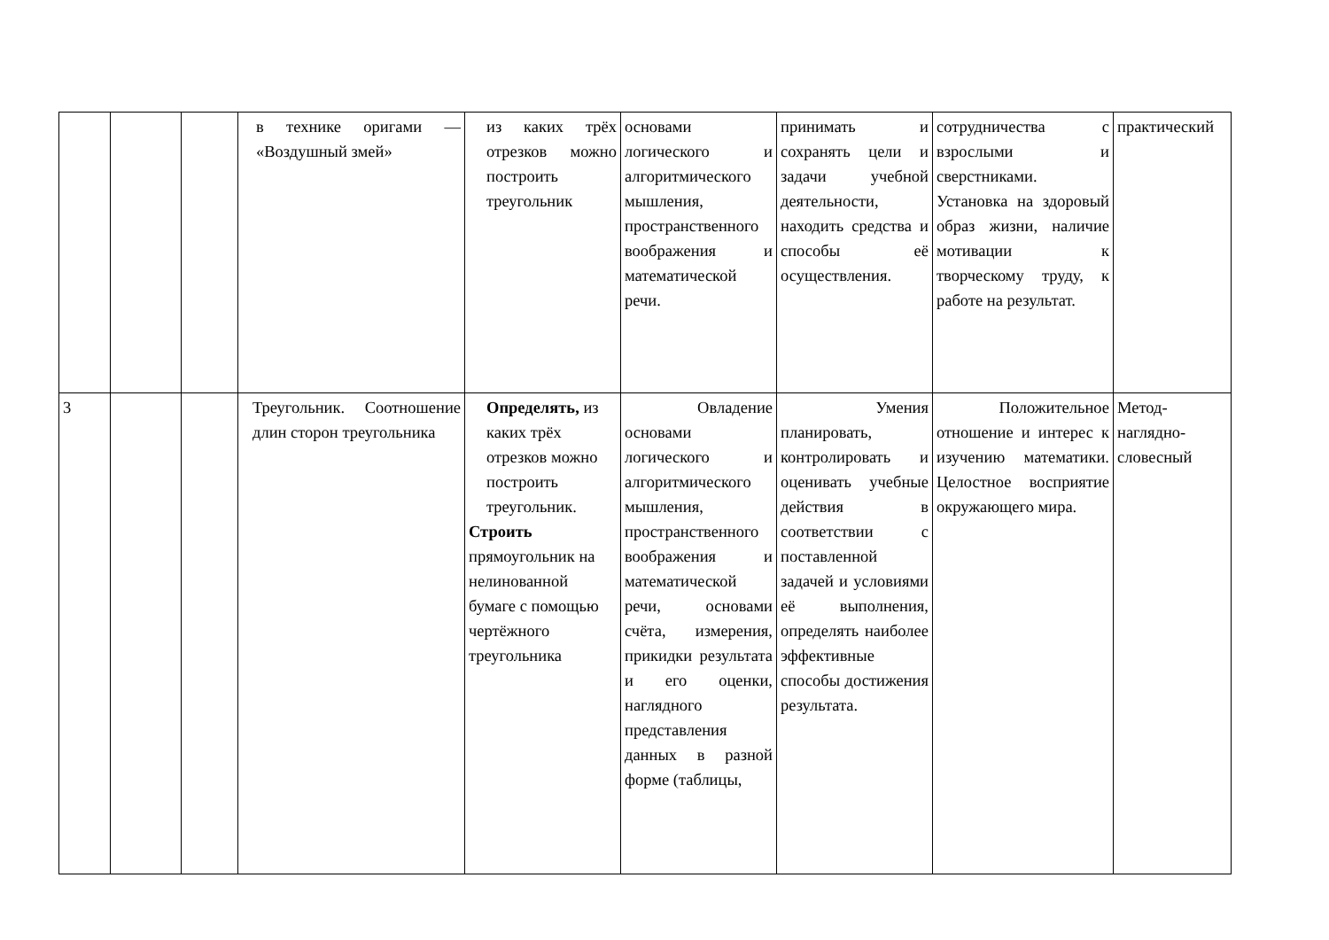| | | | в технике оригами — «Воздушный змей» | из каких трёх отрезков можно построить треугольник | основами логического и алгоритмического мышления, пространственного воображения и математической речи. | принимать и сохранять цели и задачи учебной деятельности, находить средства и способы её осуществления. | сотрудничества с взрослыми и сверстниками. Установка на здоровый образ жизни, наличие мотивации к творческому труду, к работе на результат. | практический |
| 3 | | | Треугольник. Соотношение длин сторон треугольника | Определять, из каких трёх отрезков можно построить треугольник. Строить прямоугольник на нелинованной бумаге с помощью чертёжного треугольника | Овладение основами логического и алгоритмического мышления, пространственного воображения и математической речи, основами счёта, измерения, прикидки результата и его оценки, наглядного представления данных в разной форме (таблицы, | Умения планировать, контролировать и оценивать учебные действия в соответствии с поставленной задачей и условиями её выполнения, определять наиболее эффективные способы достижения результата. | Положительное отношение и интерес к изучению математики. Целостное восприятие окружающего мира. | Метод-наглядно-словесный |